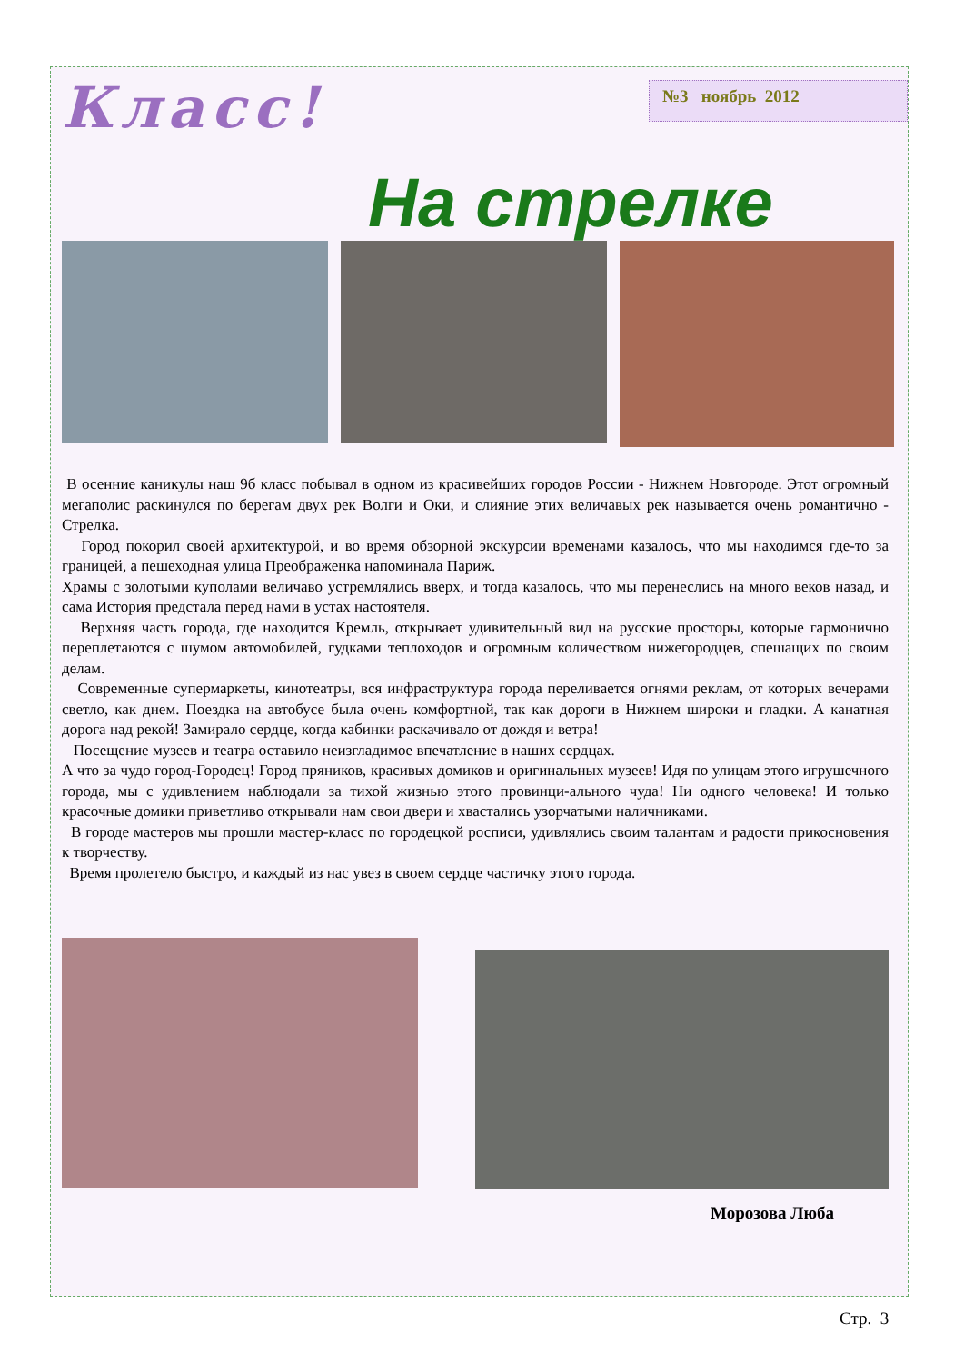Класс!
№3 ноябрь 2012
На стрелке
В осенние каникулы наш 9б класс побывал в одном из красивейших городов России - Нижнем Новгороде. Этот огромный мегаполис раскинулся по берегам двух рек Волги и Оки, и слияние этих величавых рек называется очень романтично - Стрелка.
Город покорил своей архитектурой, и во время обзорной экскурсии временами казалось, что мы находимся где-то за границей, а пешеходная улица Преображенка напоминала Париж.
Храмы с золотыми куполами величаво устремлялись вверх, и тогда казалось, что мы перенеслись на много веков назад, и сама История предстала перед нами в устах настоятеля.
Верхняя часть города, где находится Кремль, открывает удивительный вид на русские просторы, которые гармонично переплетаются с шумом автомобилей, гудками теплоходов и огромным количеством нижегородцев, спешащих по своим делам.
Современные супермаркеты, кинотеатры, вся инфраструктура города переливается огнями реклам, от которых вечерами светло, как днем. Поездка на автобусе была очень комфортной, так как дороги в Нижнем широки и гладки. А канатная дорога над рекой! Замирало сердце, когда кабинки раскачивало от дождя и ветра!
Посещение музеев и театра оставило неизгладимое впечатление в наших сердцах.
А что за чудо город-Городец! Город пряников, красивых домиков и оригинальных музеев! Идя по улицам этого игрушечного города, мы с удивлением наблюдали за тихой жизнью этого провинци-ального чуда! Ни одного человека! И только красочные домики приветливо открывали нам свои двери и хвастались узорчатыми наличниками.
В городе мастеров мы прошли мастер-класс по городецкой росписи, удивлялись своим талантам и радости прикосновения к творчеству.
Время пролетело быстро, и каждый из нас увез в своем сердце частичку этого города.
Морозова Люба
Стр. 3